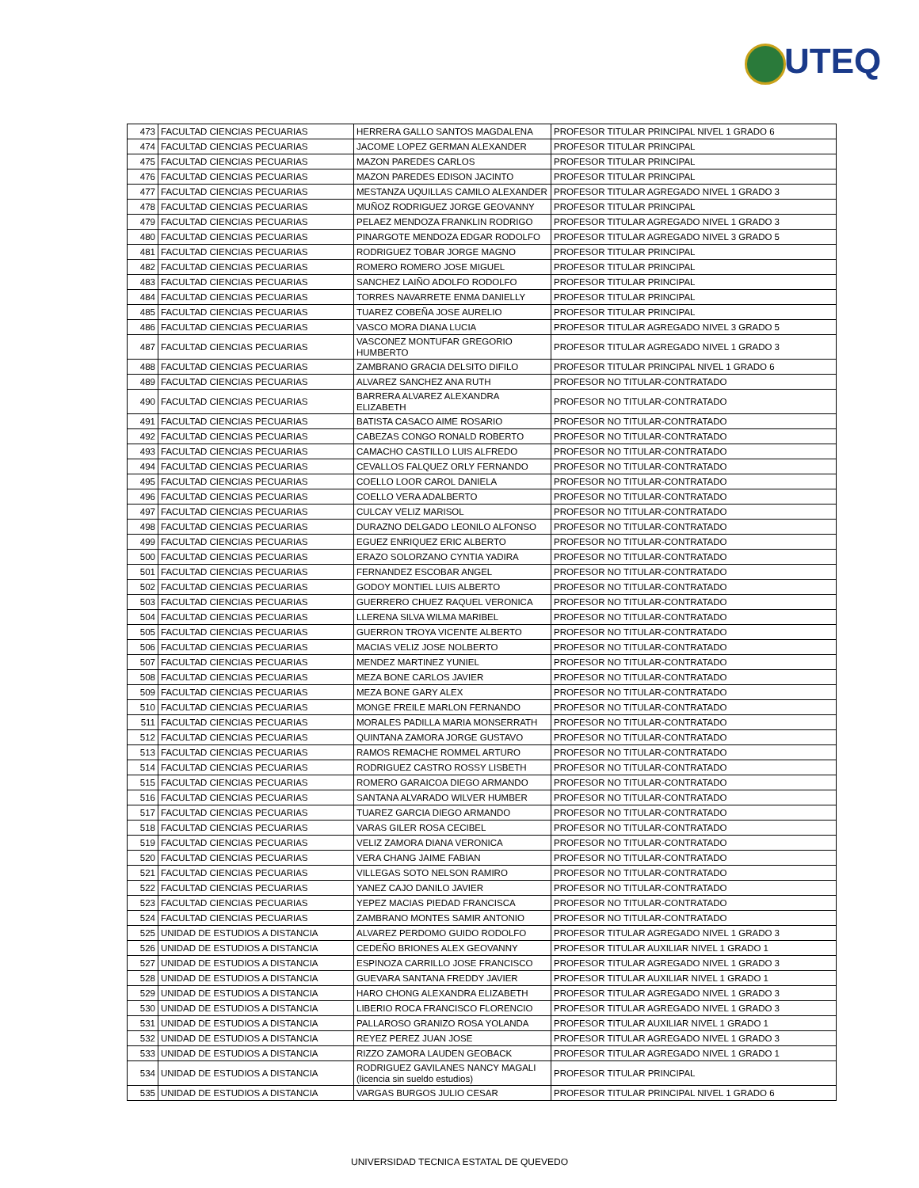UTEQ
| 473 | FACULTAD CIENCIAS PECUARIAS | HERRERA GALLO SANTOS MAGDALENA | PROFESOR TITULAR PRINCIPAL NIVEL 1 GRADO 6 |
| 474 | FACULTAD CIENCIAS PECUARIAS | JACOME LOPEZ GERMAN ALEXANDER | PROFESOR TITULAR PRINCIPAL |
| 475 | FACULTAD CIENCIAS PECUARIAS | MAZON PAREDES CARLOS | PROFESOR TITULAR PRINCIPAL |
| 476 | FACULTAD CIENCIAS PECUARIAS | MAZON PAREDES EDISON JACINTO | PROFESOR TITULAR PRINCIPAL |
| 477 | FACULTAD CIENCIAS PECUARIAS | MESTANZA UQUILLAS CAMILO ALEXANDER | PROFESOR TITULAR AGREGADO NIVEL 1 GRADO 3 |
| 478 | FACULTAD CIENCIAS PECUARIAS | MUÑOZ RODRIGUEZ JORGE GEOVANNY | PROFESOR TITULAR PRINCIPAL |
| 479 | FACULTAD CIENCIAS PECUARIAS | PELAEZ MENDOZA FRANKLIN RODRIGO | PROFESOR TITULAR AGREGADO NIVEL 1 GRADO 3 |
| 480 | FACULTAD CIENCIAS PECUARIAS | PINARGOTE MENDOZA EDGAR RODOLFO | PROFESOR TITULAR AGREGADO NIVEL 3 GRADO 5 |
| 481 | FACULTAD CIENCIAS PECUARIAS | RODRIGUEZ TOBAR JORGE MAGNO | PROFESOR TITULAR PRINCIPAL |
| 482 | FACULTAD CIENCIAS PECUARIAS | ROMERO ROMERO JOSE MIGUEL | PROFESOR TITULAR PRINCIPAL |
| 483 | FACULTAD CIENCIAS PECUARIAS | SANCHEZ LAIÑO ADOLFO RODOLFO | PROFESOR TITULAR PRINCIPAL |
| 484 | FACULTAD CIENCIAS PECUARIAS | TORRES NAVARRETE ENMA DANIELLY | PROFESOR TITULAR PRINCIPAL |
| 485 | FACULTAD CIENCIAS PECUARIAS | TUAREZ COBEÑA JOSE AURELIO | PROFESOR TITULAR PRINCIPAL |
| 486 | FACULTAD CIENCIAS PECUARIAS | VASCO MORA DIANA LUCIA | PROFESOR TITULAR AGREGADO NIVEL 3 GRADO 5 |
| 487 | FACULTAD CIENCIAS PECUARIAS | VASCONEZ MONTUFAR GREGORIO HUMBERTO | PROFESOR TITULAR AGREGADO NIVEL 1 GRADO 3 |
| 488 | FACULTAD CIENCIAS PECUARIAS | ZAMBRANO GRACIA DELSITO DIFILO | PROFESOR TITULAR PRINCIPAL NIVEL 1 GRADO 6 |
| 489 | FACULTAD CIENCIAS PECUARIAS | ALVAREZ SANCHEZ ANA RUTH | PROFESOR NO TITULAR-CONTRATADO |
| 490 | FACULTAD CIENCIAS PECUARIAS | BARRERA ALVAREZ ALEXANDRA ELIZABETH | PROFESOR NO TITULAR-CONTRATADO |
| 491 | FACULTAD CIENCIAS PECUARIAS | BATISTA CASACO AIME ROSARIO | PROFESOR NO TITULAR-CONTRATADO |
| 492 | FACULTAD CIENCIAS PECUARIAS | CABEZAS CONGO RONALD ROBERTO | PROFESOR NO TITULAR-CONTRATADO |
| 493 | FACULTAD CIENCIAS PECUARIAS | CAMACHO CASTILLO LUIS ALFREDO | PROFESOR NO TITULAR-CONTRATADO |
| 494 | FACULTAD CIENCIAS PECUARIAS | CEVALLOS FALQUEZ ORLY FERNANDO | PROFESOR NO TITULAR-CONTRATADO |
| 495 | FACULTAD CIENCIAS PECUARIAS | COELLO LOOR CAROL DANIELA | PROFESOR NO TITULAR-CONTRATADO |
| 496 | FACULTAD CIENCIAS PECUARIAS | COELLO VERA ADALBERTO | PROFESOR NO TITULAR-CONTRATADO |
| 497 | FACULTAD CIENCIAS PECUARIAS | CULCAY VELIZ MARISOL | PROFESOR NO TITULAR-CONTRATADO |
| 498 | FACULTAD CIENCIAS PECUARIAS | DURAZNO DELGADO LEONILO ALFONSO | PROFESOR NO TITULAR-CONTRATADO |
| 499 | FACULTAD CIENCIAS PECUARIAS | EGUEZ ENRIQUEZ ERIC ALBERTO | PROFESOR NO TITULAR-CONTRATADO |
| 500 | FACULTAD CIENCIAS PECUARIAS | ERAZO SOLORZANO CYNTIA YADIRA | PROFESOR NO TITULAR-CONTRATADO |
| 501 | FACULTAD CIENCIAS PECUARIAS | FERNANDEZ ESCOBAR ANGEL | PROFESOR NO TITULAR-CONTRATADO |
| 502 | FACULTAD CIENCIAS PECUARIAS | GODOY MONTIEL LUIS ALBERTO | PROFESOR NO TITULAR-CONTRATADO |
| 503 | FACULTAD CIENCIAS PECUARIAS | GUERRERO CHUEZ RAQUEL VERONICA | PROFESOR NO TITULAR-CONTRATADO |
| 504 | FACULTAD CIENCIAS PECUARIAS | LLERENA SILVA WILMA MARIBEL | PROFESOR NO TITULAR-CONTRATADO |
| 505 | FACULTAD CIENCIAS PECUARIAS | GUERRON TROYA VICENTE ALBERTO | PROFESOR NO TITULAR-CONTRATADO |
| 506 | FACULTAD CIENCIAS PECUARIAS | MACIAS VELIZ JOSE NOLBERTO | PROFESOR NO TITULAR-CONTRATADO |
| 507 | FACULTAD CIENCIAS PECUARIAS | MENDEZ MARTINEZ YUNIEL | PROFESOR NO TITULAR-CONTRATADO |
| 508 | FACULTAD CIENCIAS PECUARIAS | MEZA BONE CARLOS JAVIER | PROFESOR NO TITULAR-CONTRATADO |
| 509 | FACULTAD CIENCIAS PECUARIAS | MEZA BONE GARY ALEX | PROFESOR NO TITULAR-CONTRATADO |
| 510 | FACULTAD CIENCIAS PECUARIAS | MONGE FREILE MARLON FERNANDO | PROFESOR NO TITULAR-CONTRATADO |
| 511 | FACULTAD CIENCIAS PECUARIAS | MORALES PADILLA MARIA MONSERRATH | PROFESOR NO TITULAR-CONTRATADO |
| 512 | FACULTAD CIENCIAS PECUARIAS | QUINTANA ZAMORA JORGE GUSTAVO | PROFESOR NO TITULAR-CONTRATADO |
| 513 | FACULTAD CIENCIAS PECUARIAS | RAMOS REMACHE ROMMEL ARTURO | PROFESOR NO TITULAR-CONTRATADO |
| 514 | FACULTAD CIENCIAS PECUARIAS | RODRIGUEZ CASTRO ROSSY LISBETH | PROFESOR NO TITULAR-CONTRATADO |
| 515 | FACULTAD CIENCIAS PECUARIAS | ROMERO GARAICOA DIEGO ARMANDO | PROFESOR NO TITULAR-CONTRATADO |
| 516 | FACULTAD CIENCIAS PECUARIAS | SANTANA ALVARADO WILVER HUMBER | PROFESOR NO TITULAR-CONTRATADO |
| 517 | FACULTAD CIENCIAS PECUARIAS | TUAREZ GARCIA DIEGO ARMANDO | PROFESOR NO TITULAR-CONTRATADO |
| 518 | FACULTAD CIENCIAS PECUARIAS | VARAS GILER ROSA CECIBEL | PROFESOR NO TITULAR-CONTRATADO |
| 519 | FACULTAD CIENCIAS PECUARIAS | VELIZ ZAMORA DIANA VERONICA | PROFESOR NO TITULAR-CONTRATADO |
| 520 | FACULTAD CIENCIAS PECUARIAS | VERA CHANG JAIME FABIAN | PROFESOR NO TITULAR-CONTRATADO |
| 521 | FACULTAD CIENCIAS PECUARIAS | VILLEGAS SOTO NELSON RAMIRO | PROFESOR NO TITULAR-CONTRATADO |
| 522 | FACULTAD CIENCIAS PECUARIAS | YANEZ CAJO DANILO JAVIER | PROFESOR NO TITULAR-CONTRATADO |
| 523 | FACULTAD CIENCIAS PECUARIAS | YEPEZ MACIAS PIEDAD FRANCISCA | PROFESOR NO TITULAR-CONTRATADO |
| 524 | FACULTAD CIENCIAS PECUARIAS | ZAMBRANO MONTES SAMIR ANTONIO | PROFESOR NO TITULAR-CONTRATADO |
| 525 | UNIDAD DE ESTUDIOS A DISTANCIA | ALVAREZ PERDOMO GUIDO RODOLFO | PROFESOR TITULAR AGREGADO NIVEL 1 GRADO 3 |
| 526 | UNIDAD DE ESTUDIOS A DISTANCIA | CEDEÑO BRIONES ALEX GEOVANNY | PROFESOR TITULAR AUXILIAR NIVEL 1 GRADO 1 |
| 527 | UNIDAD DE ESTUDIOS A DISTANCIA | ESPINOZA CARRILLO JOSE FRANCISCO | PROFESOR TITULAR AGREGADO NIVEL 1 GRADO 3 |
| 528 | UNIDAD DE ESTUDIOS A DISTANCIA | GUEVARA SANTANA FREDDY JAVIER | PROFESOR TITULAR AUXILIAR NIVEL 1 GRADO 1 |
| 529 | UNIDAD DE ESTUDIOS A DISTANCIA | HARO CHONG ALEXANDRA ELIZABETH | PROFESOR TITULAR AGREGADO NIVEL 1 GRADO 3 |
| 530 | UNIDAD DE ESTUDIOS A DISTANCIA | LIBERIO ROCA FRANCISCO FLORENCIO | PROFESOR TITULAR AGREGADO NIVEL 1 GRADO 3 |
| 531 | UNIDAD DE ESTUDIOS A DISTANCIA | PALLAROSO GRANIZO ROSA YOLANDA | PROFESOR TITULAR AUXILIAR NIVEL 1 GRADO 1 |
| 532 | UNIDAD DE ESTUDIOS A DISTANCIA | REYEZ PEREZ JUAN JOSE | PROFESOR TITULAR AGREGADO NIVEL 1 GRADO 3 |
| 533 | UNIDAD DE ESTUDIOS A DISTANCIA | RIZZO ZAMORA LAUDEN GEOBACK | PROFESOR TITULAR AGREGADO NIVEL 1 GRADO 1 |
| 534 | UNIDAD DE ESTUDIOS A DISTANCIA | RODRIGUEZ GAVILANES NANCY MAGALI (licencia sin sueldo estudios) | PROFESOR TITULAR PRINCIPAL |
| 535 | UNIDAD DE ESTUDIOS A DISTANCIA | VARGAS BURGOS JULIO CESAR | PROFESOR TITULAR PRINCIPAL NIVEL 1 GRADO 6 |
UNIVERSIDAD TECNICA ESTATAL DE QUEVEDO